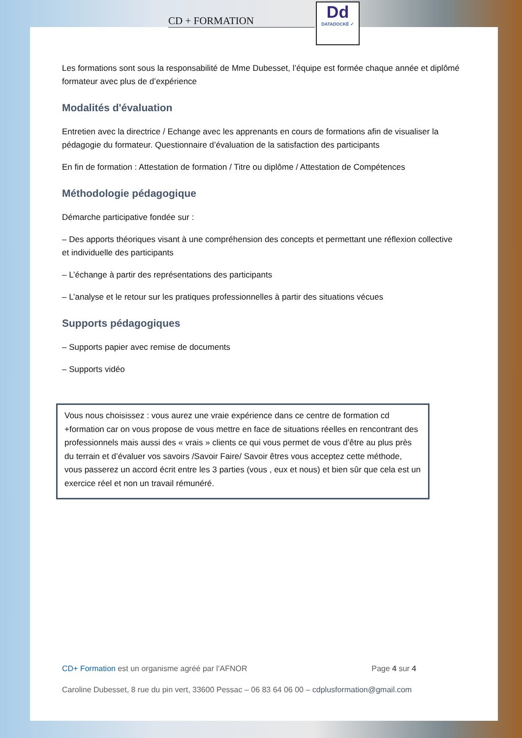CD + FORMATION
Dd
DATADOCKÉ ✓
Les formations sont sous la responsabilité de Mme Dubesset, l’équipe est formée chaque année et diplômé formateur avec plus de d’expérience
Modalités d'évaluation
Entretien avec la directrice / Echange avec les apprenants en cours de formations afin de visualiser la pédagogie du formateur. Questionnaire d’évaluation de la satisfaction des participants
En fin de formation : Attestation de formation / Titre ou diplôme / Attestation de Compétences
Méthodologie pédagogique
Démarche participative fondée sur :
– Des apports théoriques visant à une compréhension des concepts et permettant une réflexion collective et individuelle des participants
– L’échange à partir des représentations des participants
– L’analyse et le retour sur les pratiques professionnelles à partir des situations vécues
Supports pédagogiques
– Supports papier avec remise de documents
– Supports vidéo
Vous nous choisissez : vous aurez une vraie expérience dans ce centre de formation cd +formation car on vous propose de vous mettre en face de situations réelles en rencontrant des professionnels mais aussi des « vrais » clients ce qui vous permet de vous d’être au plus près du terrain et d’évaluer vos savoirs /Savoir Faire/ Savoir êtres vous acceptez cette méthode, vous passerez un accord écrit entre les 3 parties (vous , eux et nous) et bien sûr que cela est un exercice réel et non un travail rémunéré.
CD+ Formation est un organisme agréé par l’AFNOR Page 4 sur 4
Caroline Dubesset, 8 rue du pin vert, 33600 Pessac – 06 83 64 06 00 – cdplusformation@gmail.com